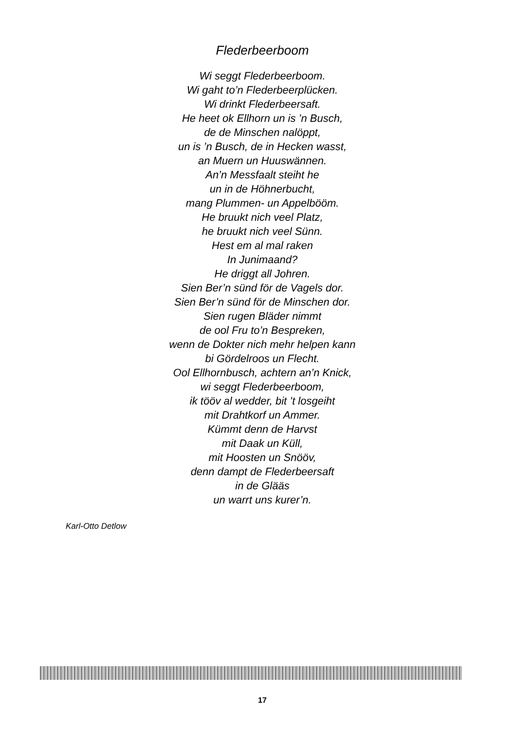Flederbeerboom
Wi seggt Flederbeerboom.
Wi gaht to’n Flederbeerplücken.
Wi drinkt Flederbeersaft.
He heet ok Ellhorn un is ’n Busch,
de de Minschen nalöppt,
un is ’n Busch, de in Hecken wasst,
an Muern un Huuswännen.
An’n Messfaalt steiht he
un in de Höhnerbucht,
mang Plummen- un Appelbööm.
He bruukt nich veel Platz,
he bruukt nich veel Sünn.
Hest em al mal raken
In Junimaand?
He driggt all Johren.
Sien Ber’n sünd för de Vagels dor.
Sien Ber’n sünd för de Minschen dor.
Sien rugen Bläder nimmt
de ool Fru to’n Bespreken,
wenn de Dokter nich mehr helpen kann
bi Gördelroos un Flecht.
Ool Ellhornbusch, achtern an’n Knick,
wi seggt Flederbeerboom,
ik tööv al wedder, bit ’t losgeiht
mit Drahtkorf un Ammer.
Kümmt denn de Harvst
mit Daak un Küll,
mit Hoosten un Snööv,
denn dampt de Flederbeersaft
in de Glääs
un warrt uns kurer’n.
Karl-Otto Detlow
17